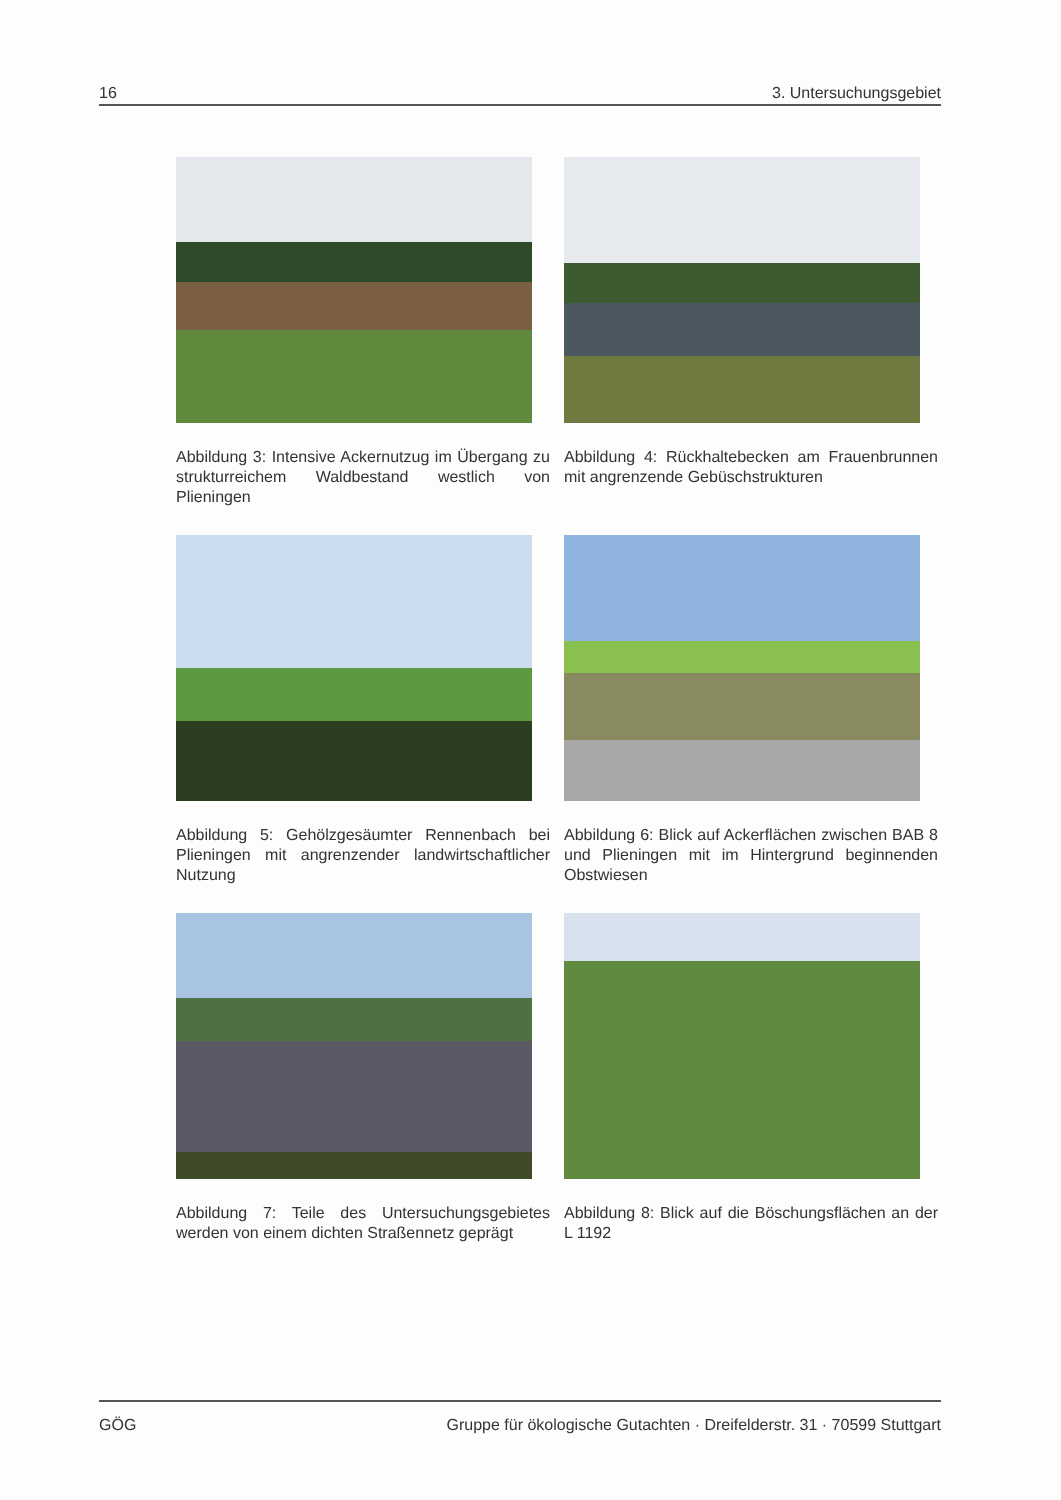16 3. Untersuchungsgebiet
Abbildung 3: Intensive Ackernutzug im Übergang zu strukturreichem Waldbestand westlich von Plieningen
Abbildung 4: Rückhaltebecken am Frauenbrunnen mit angrenzende Gebüschstrukturen
Abbildung 5: Gehölzgesäumter Rennenbach bei Plieningen mit angrenzender landwirtschaftlicher Nutzung
Abbildung 6: Blick auf Ackerflächen zwischen BAB 8 und Plieningen mit im Hintergrund beginnenden Obstwiesen
Abbildung 7: Teile des Untersuchungsgebietes werden von einem dichten Straßennetz geprägt
Abbildung 8: Blick auf die Böschungsflächen an der L 1192
GÖG Gruppe für ökologische Gutachten · Dreifelderstr. 31 · 70599 Stuttgart